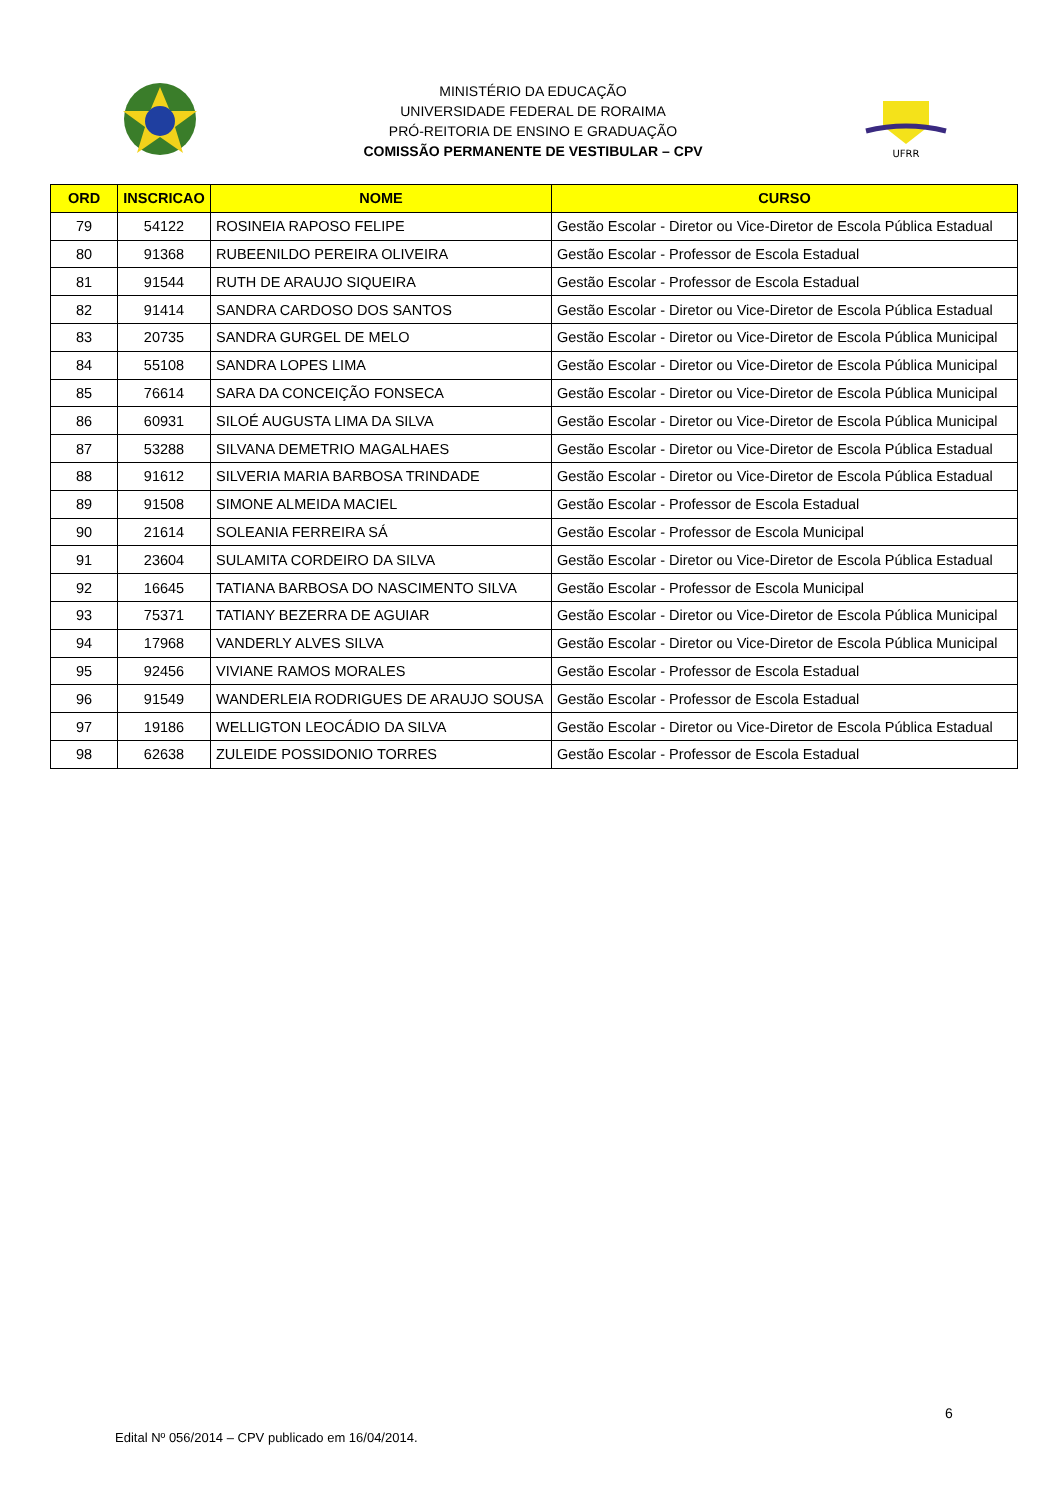MINISTÉRIO DA EDUCAÇÃO
UNIVERSIDADE FEDERAL DE RORAIMA
PRÓ-REITORIA DE ENSINO E GRADUAÇÃO
COMISSÃO PERMANENTE DE VESTIBULAR – CPV
UFRR
| ORD | INSCRICAO | NOME | CURSO |
| --- | --- | --- | --- |
| 79 | 54122 | ROSINEIA RAPOSO FELIPE | Gestão Escolar - Diretor ou Vice-Diretor de Escola Pública Estadual |
| 80 | 91368 | RUBEENILDO PEREIRA OLIVEIRA | Gestão Escolar - Professor de Escola Estadual |
| 81 | 91544 | RUTH DE ARAUJO SIQUEIRA | Gestão Escolar - Professor de Escola Estadual |
| 82 | 91414 | SANDRA CARDOSO DOS SANTOS | Gestão Escolar - Diretor ou Vice-Diretor de Escola Pública Estadual |
| 83 | 20735 | SANDRA GURGEL DE MELO | Gestão Escolar - Diretor ou Vice-Diretor de Escola Pública Municipal |
| 84 | 55108 | SANDRA LOPES LIMA | Gestão Escolar - Diretor ou Vice-Diretor de Escola Pública Municipal |
| 85 | 76614 | SARA DA CONCEIÇÃO FONSECA | Gestão Escolar - Diretor ou Vice-Diretor de Escola Pública Municipal |
| 86 | 60931 | SILOÉ AUGUSTA LIMA DA SILVA | Gestão Escolar - Diretor ou Vice-Diretor de Escola Pública Municipal |
| 87 | 53288 | SILVANA DEMETRIO MAGALHAES | Gestão Escolar - Diretor ou Vice-Diretor de Escola Pública Estadual |
| 88 | 91612 | SILVERIA MARIA BARBOSA TRINDADE | Gestão Escolar - Diretor ou Vice-Diretor de Escola Pública Estadual |
| 89 | 91508 | SIMONE ALMEIDA MACIEL | Gestão Escolar - Professor de Escola Estadual |
| 90 | 21614 | SOLEANIA FERREIRA SÁ | Gestão Escolar - Professor de Escola Municipal |
| 91 | 23604 | SULAMITA CORDEIRO DA SILVA | Gestão Escolar - Diretor ou Vice-Diretor de Escola Pública Estadual |
| 92 | 16645 | TATIANA BARBOSA DO NASCIMENTO SILVA | Gestão Escolar - Professor de Escola Municipal |
| 93 | 75371 | TATIANY BEZERRA DE AGUIAR | Gestão Escolar - Diretor ou Vice-Diretor de Escola Pública Municipal |
| 94 | 17968 | VANDERLY ALVES SILVA | Gestão Escolar - Diretor ou Vice-Diretor de Escola Pública Municipal |
| 95 | 92456 | VIVIANE RAMOS MORALES | Gestão Escolar - Professor de Escola Estadual |
| 96 | 91549 | WANDERLEIA RODRIGUES DE ARAUJO SOUSA | Gestão Escolar - Professor de Escola Estadual |
| 97 | 19186 | WELLIGTON LEOCÁDIO DA SILVA | Gestão Escolar - Diretor ou Vice-Diretor de Escola Pública Estadual |
| 98 | 62638 | ZULEIDE POSSIDONIO TORRES | Gestão Escolar - Professor de Escola Estadual |
6
Edital Nº 056/2014 – CPV publicado em 16/04/2014.